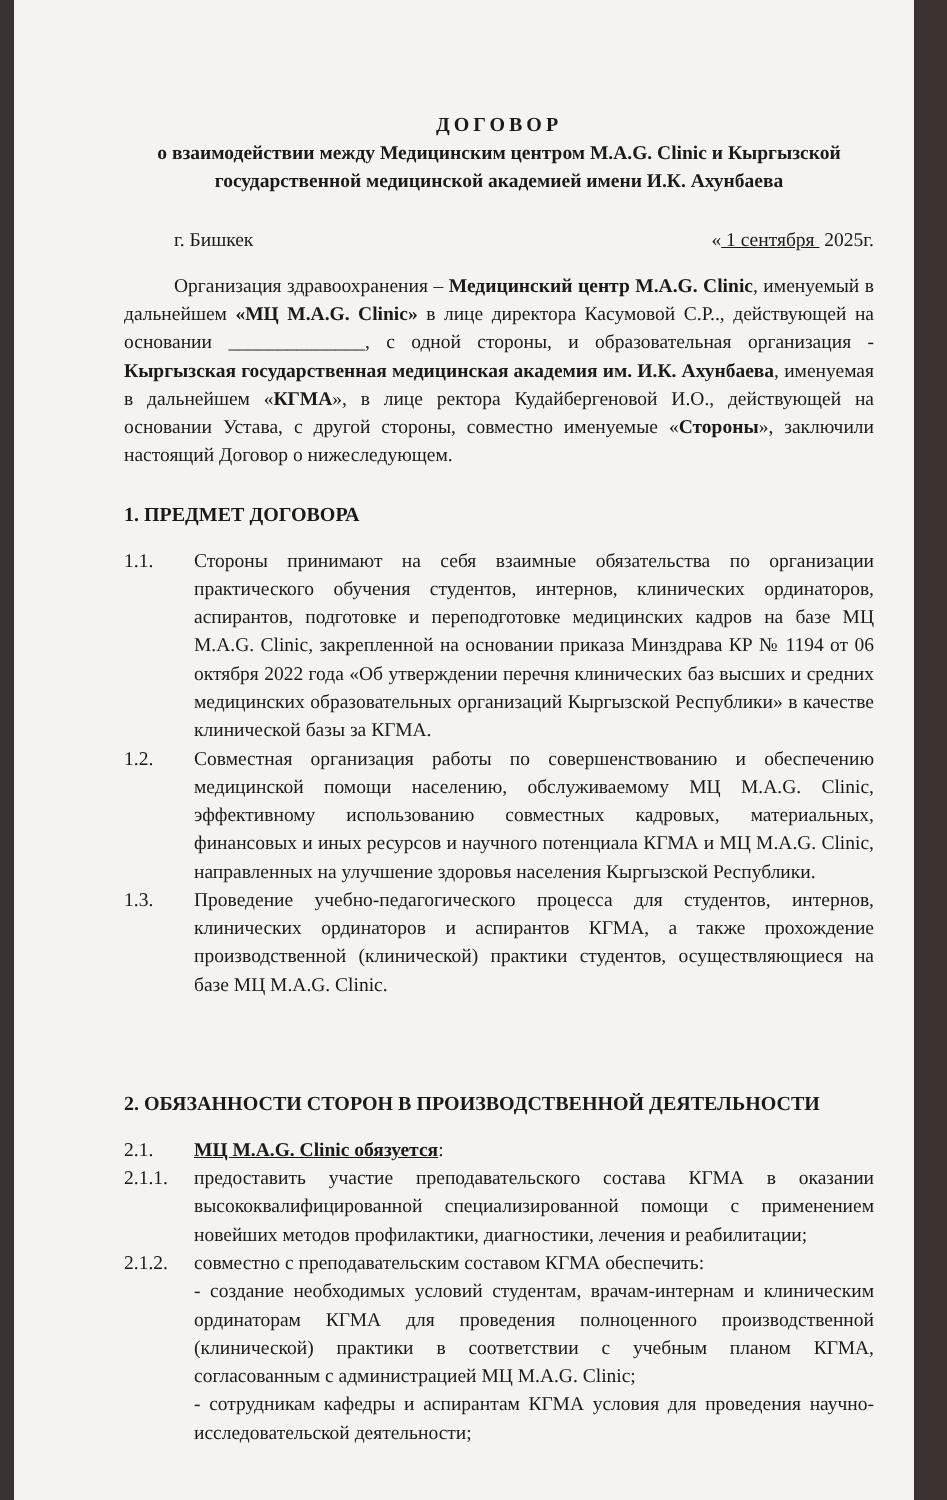ДОГОВОР
о взаимодействии между Медицинским центром M.A.G. Clinic и Кыргызской государственной медицинской академией имени И.К. Ахунбаева
г. Бишкек « 1 сентября 2025г.
Организация здравоохранения – Медицинский центр M.A.G. Clinic, именуемый в дальнейшем «МЦ M.A.G. Clinic» в лице директора Касумовой С.Р.., действующей на основании ______________, с одной стороны, и образовательная организация - Кыргызская государственная медицинская академия им. И.К. Ахунбаева, именуемая в дальнейшем «КГМА», в лице ректора Кудайбергеновой И.О., действующей на основании Устава, с другой стороны, совместно именуемые «Стороны», заключили настоящий Договор о нижеследующем.
1. ПРЕДМЕТ ДОГОВОРА
1.1. Стороны принимают на себя взаимные обязательства по организации практического обучения студентов, интернов, клинических ординаторов, аспирантов, подготовке и переподготовке медицинских кадров на базе МЦ M.A.G. Clinic, закрепленной на основании приказа Минздрава КР № 1194 от 06 октября 2022 года «Об утверждении перечня клинических баз высших и средних медицинских образовательных организаций Кыргызской Республики» в качестве клинической базы за КГМА.
1.2. Совместная организация работы по совершенствованию и обеспечению медицинской помощи населению, обслуживаемому МЦ M.A.G. Clinic, эффективному использованию совместных кадровых, материальных, финансовых и иных ресурсов и научного потенциала КГМА и МЦ M.A.G. Clinic, направленных на улучшение здоровья населения Кыргызской Республики.
1.3. Проведение учебно-педагогического процесса для студентов, интернов, клинических ординаторов и аспирантов КГМА, а также прохождение производственной (клинической) практики студентов, осуществляющиеся на базе МЦ M.A.G. Clinic.
2. ОБЯЗАННОСТИ СТОРОН В ПРОИЗВОДСТВЕННОЙ ДЕЯТЕЛЬНОСТИ
2.1. МЦ M.A.G. Clinic обязуется:
2.1.1.
предоставить участие преподавательского состава КГМА в оказании высококвалифицированной специализированной помощи с применением новейших методов профилактики, диагностики, лечения и реабилитации;
2.1.2.
совместно с преподавательским составом КГМА обеспечить:
- создание необходимых условий студентам, врачам-интернам и клиническим ординаторам КГМА для проведения полноценного производственной (клинической) практики в соответствии с учебным планом КГМА, согласованным с администрацией МЦ M.A.G. Clinic;
- сотрудникам кафедры и аспирантам КГМА условия для проведения научно-исследовательской деятельности;